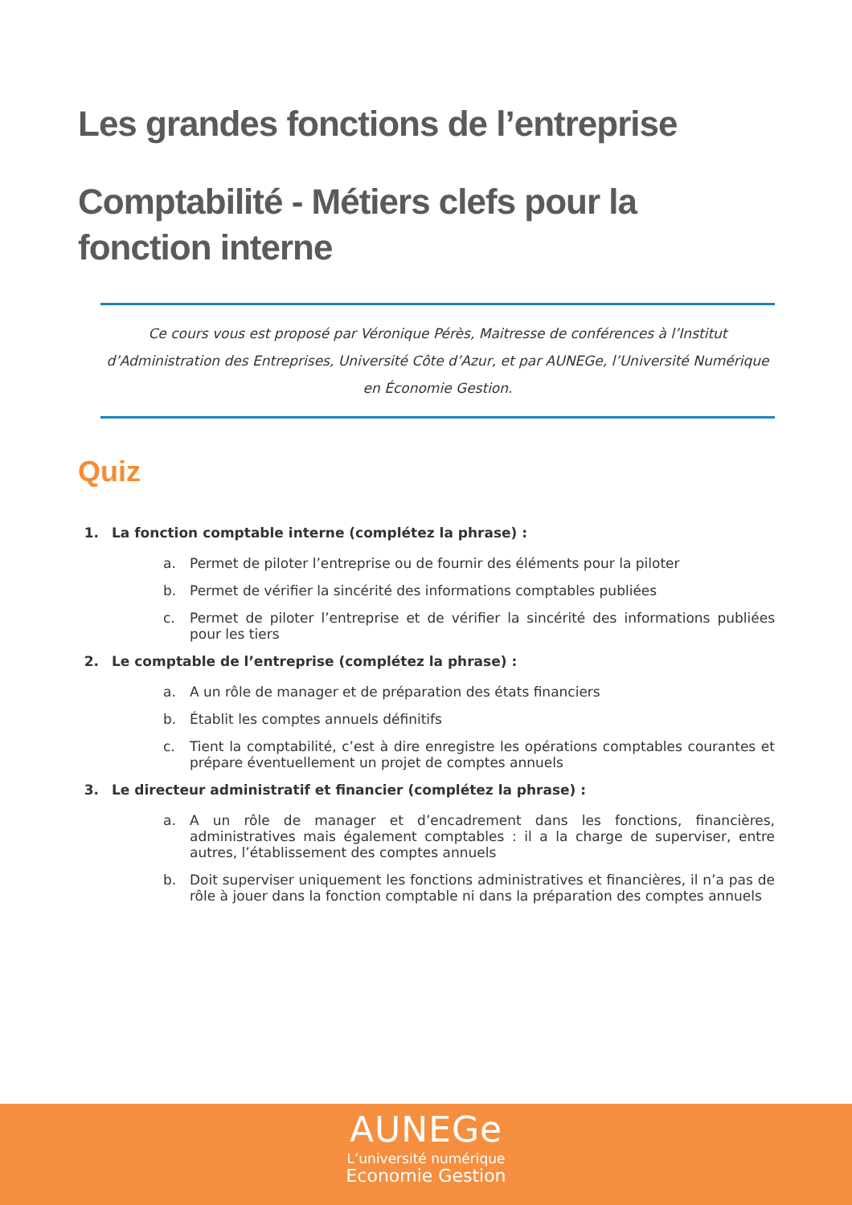Les grandes fonctions de l’entreprise
Comptabilité - Métiers clefs pour la fonction interne
Ce cours vous est proposé par Véronique Pérès, Maitresse de conférences à l’Institut d’Administration des Entreprises, Université Côte d’Azur, et par AUNEGe, l’Université Numérique en Économie Gestion.
Quiz
1. La fonction comptable interne (complétez la phrase) :
a. Permet de piloter l’entreprise ou de fournir des éléments pour la piloter
b. Permet de vérifier la sincérité des informations comptables publiées
c. Permet de piloter l’entreprise et de vérifier la sincérité des informations publiées pour les tiers
2. Le comptable de l’entreprise (complétez la phrase) :
a. A un rôle de manager et de préparation des états financiers
b. Établit les comptes annuels définitifs
c. Tient la comptabilité, c’est à dire enregistre les opérations comptables courantes et prépare éventuellement un projet de comptes annuels
3. Le directeur administratif et financier (complétez la phrase) :
a. A un rôle de manager et d’encadrement dans les fonctions, financières, administratives mais également comptables : il a la charge de superviser, entre autres, l’établissement des comptes annuels
b. Doit superviser uniquement les fonctions administratives et financières, il n’a pas de rôle à jouer dans la fonction comptable ni dans la préparation des comptes annuels
AUNEGe
L’université numérique
Economie Gestion